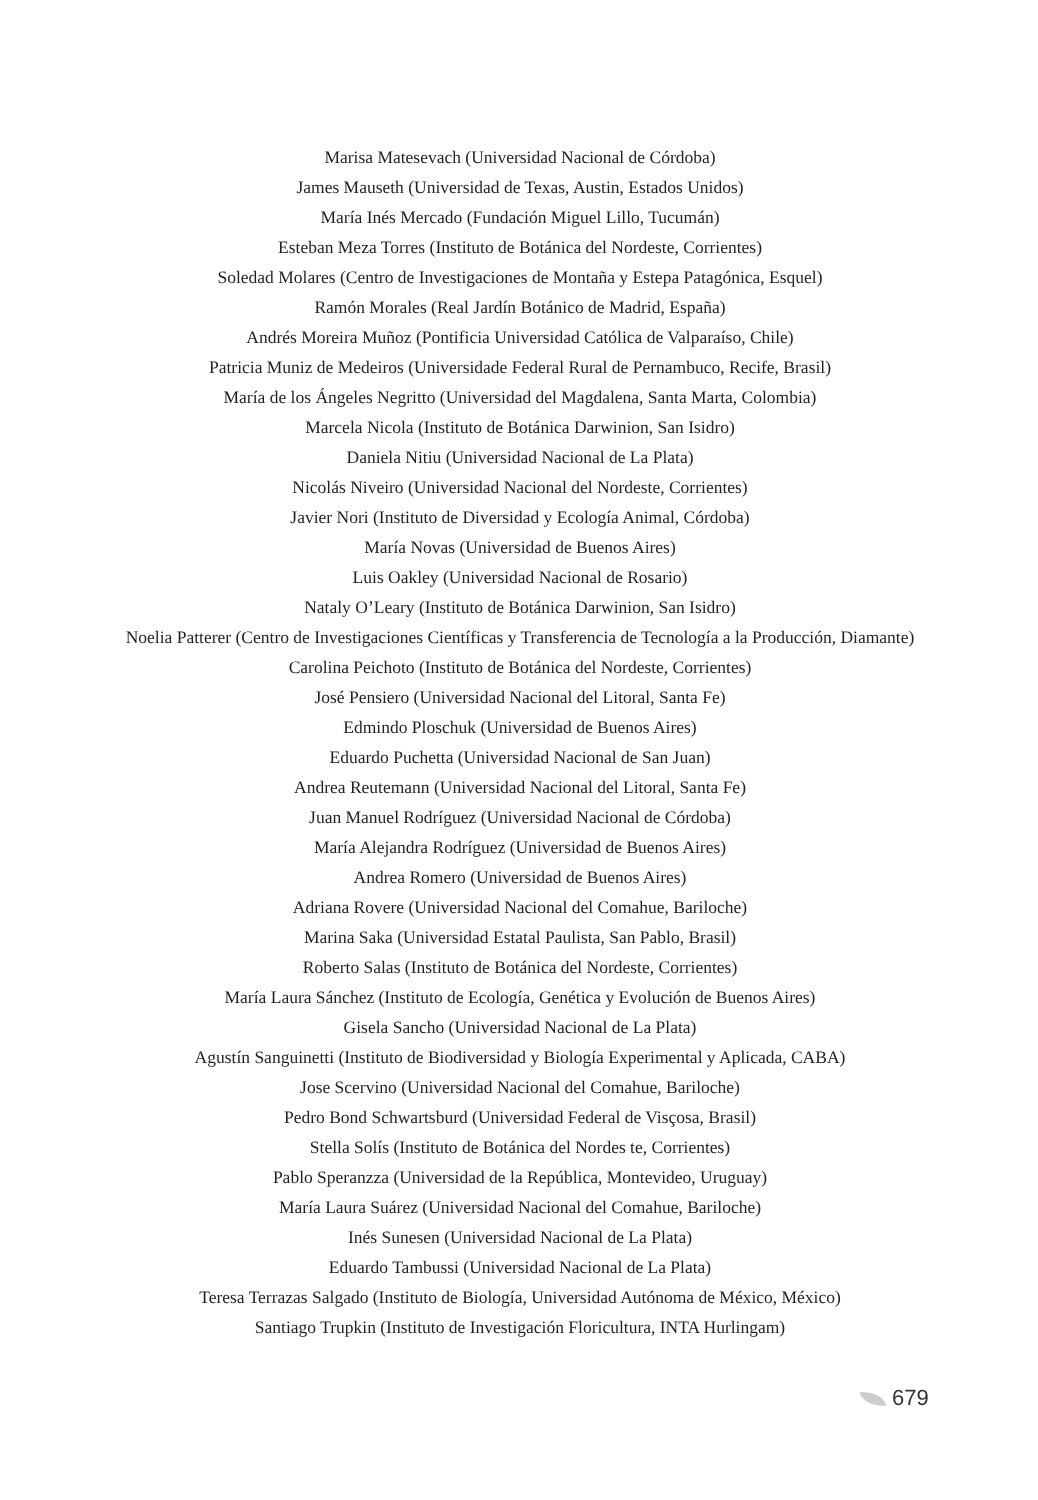Marisa Matesevach (Universidad Nacional de Córdoba)
James Mauseth (Universidad de Texas, Austin, Estados Unidos)
María Inés Mercado (Fundación Miguel Lillo, Tucumán)
Esteban Meza Torres (Instituto de Botánica del Nordeste, Corrientes)
Soledad Molares (Centro de Investigaciones de Montaña y Estepa Patagónica, Esquel)
Ramón Morales (Real Jardín Botánico de Madrid, España)
Andrés Moreira Muñoz (Pontificia Universidad Católica de Valparaíso, Chile)
Patricia Muniz de Medeiros (Universidade Federal Rural de Pernambuco, Recife, Brasil)
María de los Ángeles Negritto (Universidad del Magdalena, Santa Marta, Colombia)
Marcela Nicola (Instituto de Botánica Darwinion, San Isidro)
Daniela Nitiu (Universidad Nacional de La Plata)
Nicolás Niveiro (Universidad Nacional del Nordeste, Corrientes)
Javier Nori (Instituto de Diversidad y Ecología Animal, Córdoba)
María Novas (Universidad de Buenos Aires)
Luis Oakley (Universidad Nacional de Rosario)
Nataly O’Leary (Instituto de Botánica Darwinion, San Isidro)
Noelia Patterer (Centro de Investigaciones Científicas y Transferencia de Tecnología a la Producción, Diamante)
Carolina Peichoto (Instituto de Botánica del Nordeste, Corrientes)
José Pensiero (Universidad Nacional del Litoral, Santa Fe)
Edmindo Ploschuk (Universidad de Buenos Aires)
Eduardo Puchetta (Universidad Nacional de San Juan)
Andrea Reutemann (Universidad Nacional del Litoral, Santa Fe)
Juan Manuel Rodríguez (Universidad Nacional de Córdoba)
María Alejandra Rodríguez (Universidad de Buenos Aires)
Andrea Romero (Universidad de Buenos Aires)
Adriana Rovere (Universidad Nacional del Comahue, Bariloche)
Marina Saka (Universidad Estatal Paulista, San Pablo, Brasil)
Roberto Salas (Instituto de Botánica del Nordeste, Corrientes)
María Laura Sánchez (Instituto de Ecología, Genética y Evolución de Buenos Aires)
Gisela Sancho (Universidad Nacional de La Plata)
Agustín Sanguinetti (Instituto de Biodiversidad y Biología Experimental y Aplicada, CABA)
Jose Scervino (Universidad Nacional del Comahue, Bariloche)
Pedro Bond Schwartsburd (Universidad Federal de Visçosa, Brasil)
Stella Solís (Instituto de Botánica del Nordes te, Corrientes)
Pablo Speranzza (Universidad de la República, Montevideo, Uruguay)
María Laura Suárez (Universidad Nacional del Comahue, Bariloche)
Inés Sunesen (Universidad Nacional de La Plata)
Eduardo Tambussi (Universidad Nacional de La Plata)
Teresa Terrazas Salgado (Instituto de Biología, Universidad Autónoma de México, México)
Santiago Trupkin (Instituto de Investigación Floricultura, INTA Hurlingam)
679